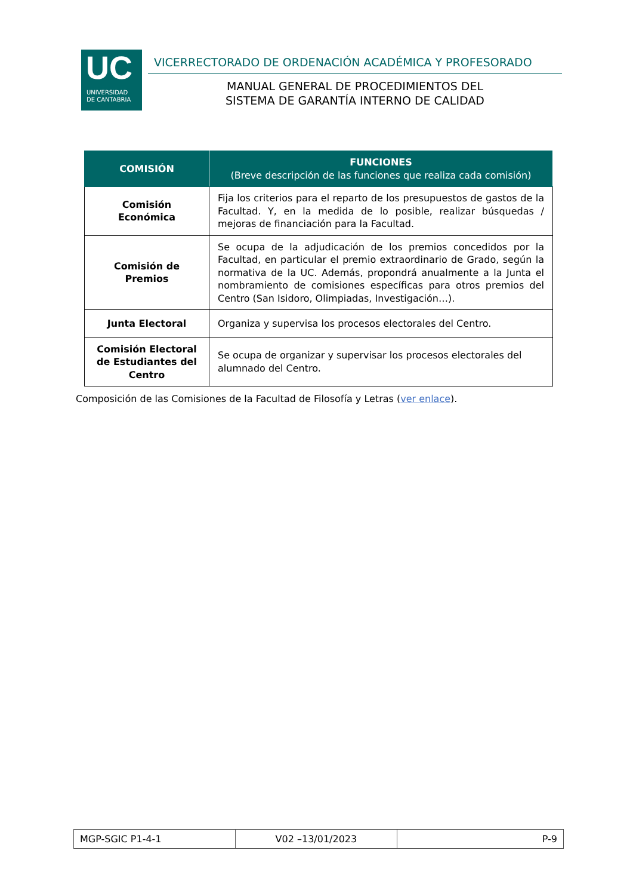UC
UNIVERSIDAD
DE CANTABRIA
VICERRECTORADO DE ORDENACIÓN ACADÉMICA Y PROFESORADO
MANUAL GENERAL DE PROCEDIMIENTOS DEL
SISTEMA DE GARANTÍA INTERNO DE CALIDAD
| COMISIÓN | FUNCIONES (Breve descripción de las funciones que realiza cada comisión) |
| --- | --- |
| Comisión Económica | Fija los criterios para el reparto de los presupuestos de gastos de la Facultad. Y, en la medida de lo posible, realizar búsquedas / mejoras de financiación para la Facultad. |
| Comisión de Premios | Se ocupa de la adjudicación de los premios concedidos por la Facultad, en particular el premio extraordinario de Grado, según la normativa de la UC. Además, propondrá anualmente a la Junta el nombramiento de comisiones específicas para otros premios del Centro (San Isidoro, Olimpiadas, Investigación…). |
| Junta Electoral | Organiza y supervisa los procesos electorales del Centro. |
| Comisión Electoral de Estudiantes del Centro | Se ocupa de organizar y supervisar los procesos electorales del alumnado del Centro. |
Composición de las Comisiones de la Facultad de Filosofía y Letras (ver enlace).
| MGP-SGIC P1-4-1 | V02 –13/01/2023 | P-9 |